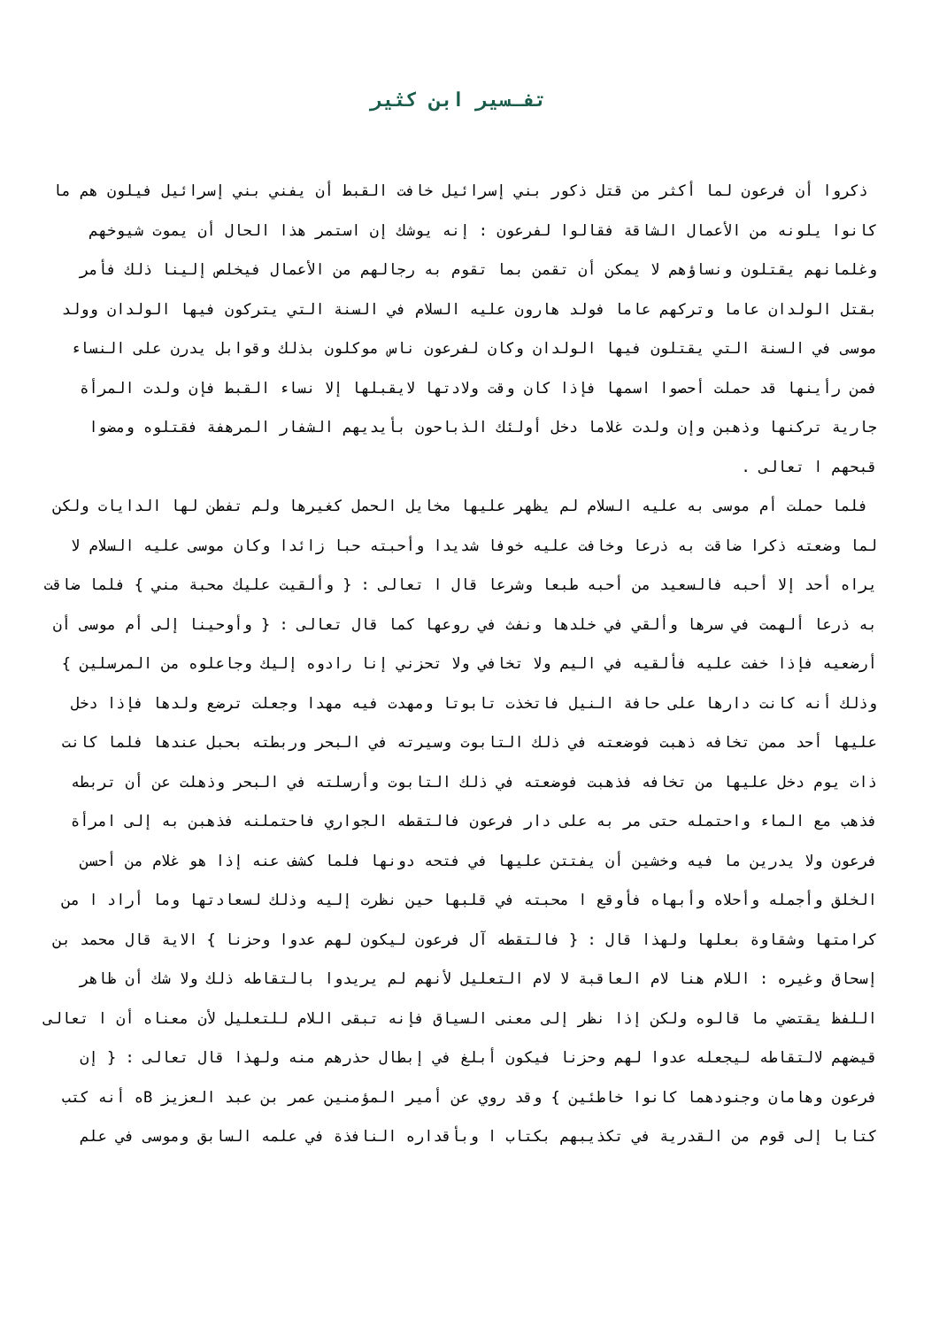تفـسير ابن كثير
ذكروا أن فرعون لما أكثر من قتل ذكور بني إسرائيل خافت القبط أن يفني بني إسرائيل فيلون هم ما كانوا يلونه من الأعمال الشاقة فقالوا لفرعون : إنه يوشك إن استمر هذا الحال أن يموت شيوخهم وغلمانهم يقتلون ونساؤهم لا يمكن أن تقمن بما تقوم به رجالهم من الأعمال فيخلص إلينا ذلك فأمر بقتل الولدان عاما وتركهم عاما فولد هارون عليه السلام في السنة التي يتركون فيها الولدان وولد موسى في السنة التي يقتلون فيها الولدان وكان لفرعون ناس موكلون بذلك وقوابل يدرن على النساء فمن رأينها قد حملت أحصوا اسمها فإذا كان وقت ولادتها لايقبلها إلا نساء القبط فإن ولدت المرأة جارية تركنها وذهبن وإن ولدت غلاما دخل أولئك الذباحون بأيديهم الشفار المرهفة فقتلوه ومضوا قبحهم ا تعالى .
فلما حملت أم موسى به عليه السلام لم يظهر عليها مخايل الحمل كغيرها ولم تفطن لها الدايات ولكن لما وضعته ذكرا ضاقت به ذرعا وخافت عليه خوفا شديدا وأحبته حبا زائدا وكان موسى عليه السلام لا يراه أحد إلا أحبه فالسعيد من أحبه طبعا وشرعا قال ا تعالى : { وألقيت عليك محبة مني } فلما ضاقت به ذرعا ألهمت في سرها وألقي في خلدها ونفث في روعها كما قال تعالى : { وأوحينا إلى أم موسى أن أرضعيه فإذا خفت عليه فألقيه في اليم ولا تخافي ولا تحزني إنا رادوه إليك وجاعلوه من المرسلين } وذلك أنه كانت دارها على حافة النيل فاتخذت تابوتا ومهدت فيه مهدا وجعلت ترضع ولدها فإذا دخل عليها أحد ممن تخافه ذهبت فوضعته في ذلك التابوت وسيرته في البحر وربطته بحبل عندها فلما كانت ذات يوم دخل عليها من تخافه فذهبت فوضعته في ذلك التابوت وأرسلته في البحر وذهلت عن أن تربطه فذهب مع الماء واحتمله حتى مر به على دار فرعون فالتقطه الجواري فاحتملنه فذهبن به إلى امرأة فرعون ولا يدرين ما فيه وخشين أن يفتتن عليها في فتحه دونها فلما كشف عنه إذا هو غلام من أحسن الخلق وأجمله وأحلاه وأبهاه فأوقع ا محبته في قلبها حين نظرت إليه وذلك لسعادتها وما أراد ا من كرامتها وشقاوة بعلها ولهذا قال : { فالتقطه آل فرعون ليكون لهم عدوا وحزنا } الاية قال محمد بن إسحاق وغيره : اللام هنا لام العاقبة لا لام التعليل لأنهم لم يريدوا بالتقاطه ذلك ولا شك أن ظاهر اللفظ يقتضي ما قالوه ولكن إذا نظر إلى معنى السياق فإنه تبقى اللام للتعليل لأن معناه أن ا تعالى قيضهم لالتقاطه ليجعله عدوا لهم وحزنا فيكون أبلغ في إبطال حذرهم منه ولهذا قال تعالى : { إن فرعون وهامان وجنودهما كانوا خاطئين } وقد روي عن أمير المؤمنين عمر بن عبد العزيز Bه أنه كتب كتابا إلى قوم من القدرية في تكذيبهم بكتاب ا وبأقداره النافذة في علمه السابق وموسى في علم